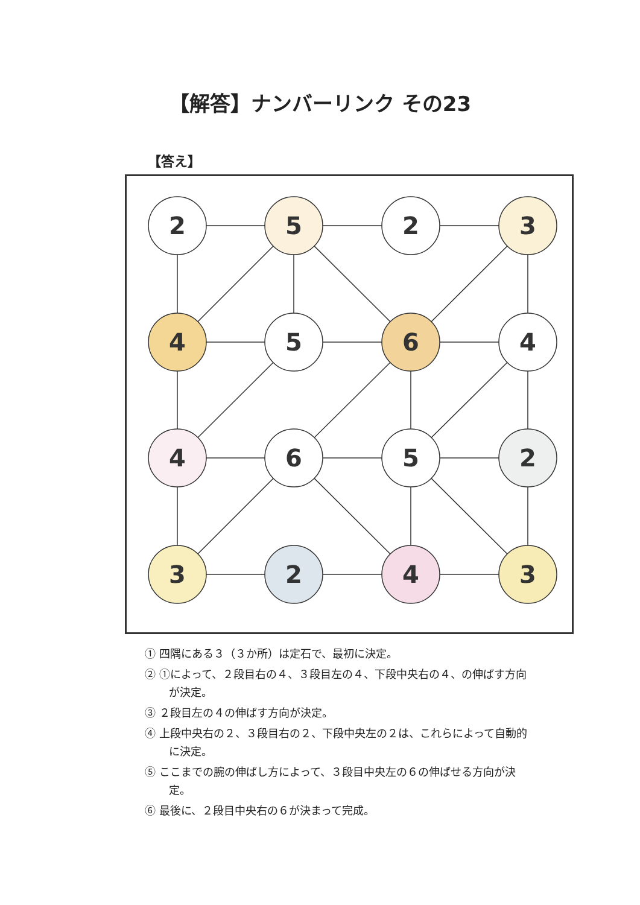【解答】ナンバーリンク その23
【答え】
2
5
2
3
4
5
6
4
4
6
5
2
3
2
4
3
① 四隅にある３（３か所）は定石で、最初に決定。
② ①によって、２段目右の４、３段目左の４、下段中央右の４、の伸ばす方向が決定。
③ ２段目左の４の伸ばす方向が決定。
④ 上段中央右の２、３段目右の２、下段中央左の２は、これらによって自動的に決定。
⑤ ここまでの腕の伸ばし方によって、３段目中央左の６の伸ばせる方向が決定。
⑥ 最後に、２段目中央右の６が決まって完成。